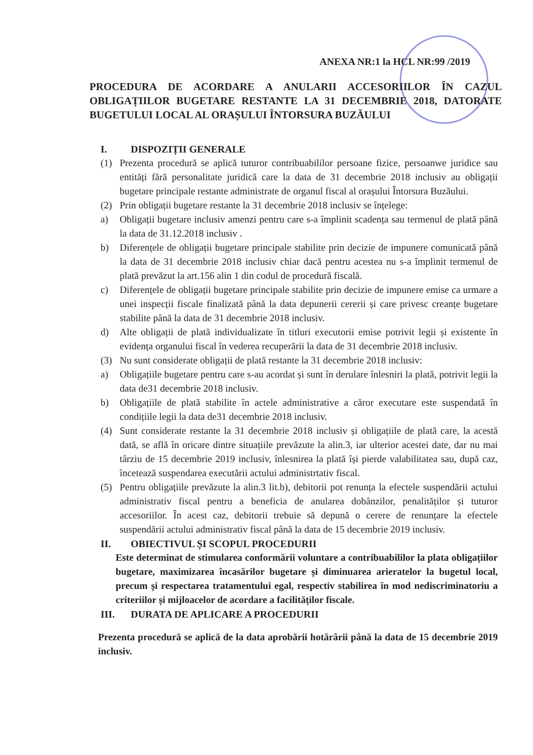ANEXA NR:1 la HCL NR:99 /2019
PROCEDURA DE ACORDARE A ANULARII ACCESORIILOR ÎN CAZUL OBLIGAȚIILOR BUGETARE RESTANTE LA 31 DECEMBRIE 2018, DATORATE BUGETULUI LOCAL AL ORAȘULUI ÎNTORSURA BUZĂULUI
I. DISPOZIȚII GENERALE
(1) Prezenta procedură se aplică tuturor contribuabililor persoane fizice, persoanwe juridice sau entități fără personalitate juridică care la data de 31 decembrie 2018 inclusiv au obligații bugetare principale restante administrate de organul fiscal al orașului Întorsura Buzăului.
(2) Prin obligații bugetare restante la 31 decembrie 2018 inclusiv se înțelege:
a) Obligații bugetare inclusiv amenzi pentru care s-a împlinit scadența sau termenul de plată până la data de 31.12.2018 inclusiv .
b) Diferențele de obligații bugetare principale stabilite prin decizie de impunere comunicată până la data de 31 decembrie 2018 inclusiv chiar dacă pentru acestea nu s-a împlinit termenul de plată prevăzut la art.156 alin 1 din codul de procedură fiscală.
c) Diferențele de obligații bugetare principale stabilite prin decizie de impunere emise ca urmare a unei inspecții fiscale finalizată până la data depunerii cererii și care privesc creanțe bugetare stabilite până la data de 31 decembrie 2018 inclusiv.
d) Alte obligații de plată individualizate în titluri executorii emise potrivit legii și existente în evidența organului fiscal în vederea recuperării la data de 31 decembrie 2018 inclusiv.
(3) Nu sunt considerate obligații de plată restante la 31 decembrie 2018 inclusiv:
a) Obligațiile bugetare pentru care s-au acordat și sunt în derulare înlesniri la plată, potrivit legii la data de31 decembrie 2018 inclusiv.
b) Obligațiile de plată stabilite în actele administrative a căror executare este suspendată în condițiile legii la data de31 decembrie 2018 inclusiv.
(4) Sunt considerate restante la 31 decembrie 2018 inclusiv și obligațiile de plată care, la acestă dată, se află în oricare dintre situațiile prevăzute la alin.3, iar ulterior acestei date, dar nu mai târziu de 15 decembrie 2019 inclusiv, înlesnirea la plată își pierde valabilitatea sau, după caz, încetează suspendarea executării actului administrtativ fiscal.
(5) Pentru obligațiile prevăzute la alin.3 lit.b), debitorii pot renunța la efectele suspendării actului administrativ fiscal pentru a beneficia de anularea dobânzilor, penalităților și tuturor accesoriilor. În acest caz, debitorii trebuie să depună o cerere de renunțare la efectele suspendării actului administrativ fiscal până la data de 15 decembrie 2019 inclusiv.
II. OBIECTIVUL ȘI SCOPUL PROCEDURII
Este determinat de stimularea conformării voluntare a contribuabililor la plata obligațiilor bugetare, maximizarea încasărilor bugetare și diminuarea arieratelor la bugetul local, precum și respectarea tratamentului egal, respectiv stabilirea în mod nediscriminatoriu a criteriilor și mijloacelor de acordare a facilităților fiscale.
III. DURATA DE APLICARE A PROCEDURII
Prezenta procedură se aplică de la data aprobării hotărârii până la data de 15 decembrie 2019 inclusiv.